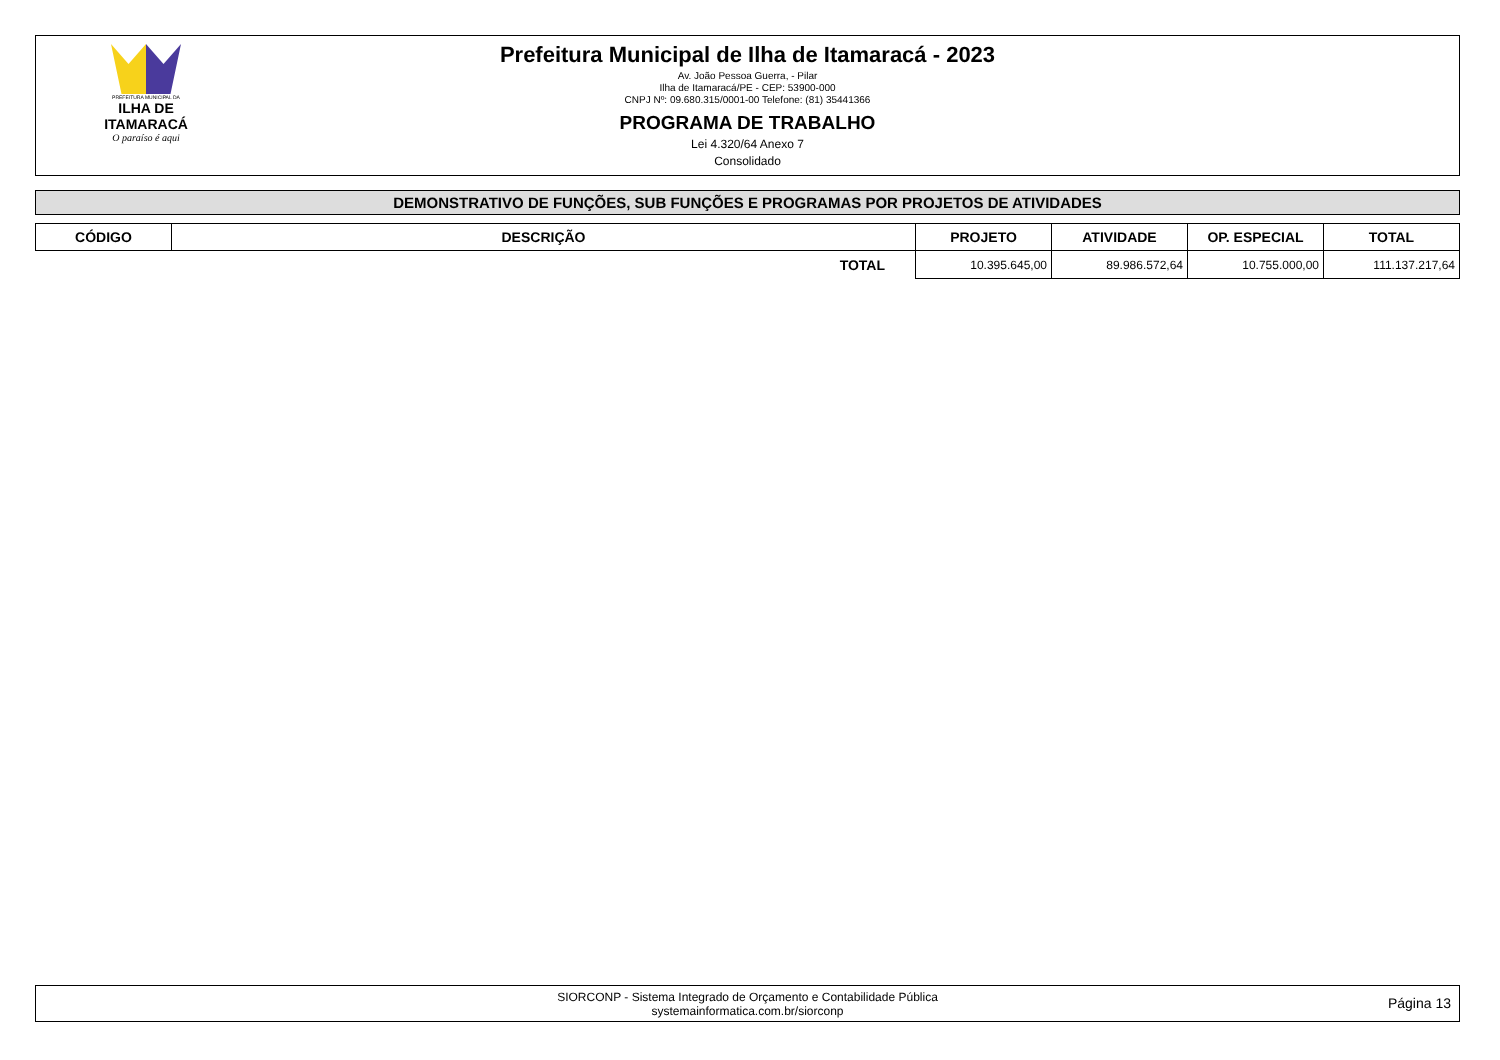PREFEITURA MUNICIPAL DA
ILHA DE ITAMARACÁ
O paraíso é aqui
Prefeitura Municipal de Ilha de Itamaracá - 2023
Av. João Pessoa Guerra, - Pilar
Ilha de Itamaracá/PE - CEP: 53900-000
CNPJ Nº: 09.680.315/0001-00 Telefone: (81) 35441366
PROGRAMA DE TRABALHO
Lei 4.320/64 Anexo 7
Consolidado
DEMONSTRATIVO DE FUNÇÕES, SUB FUNÇÕES E PROGRAMAS POR PROJETOS DE ATIVIDADES
| CÓDIGO | DESCRIÇÃO | PROJETO | ATIVIDADE | OP. ESPECIAL | TOTAL |
| --- | --- | --- | --- | --- | --- |
| | TOTAL | 10.395.645,00 | 89.986.572,64 | 10.755.000,00 | 111.137.217,64 |
SIORCONP - Sistema Integrado de Orçamento e Contabilidade Pública
systemainformatica.com.br/siorconp
Página 13